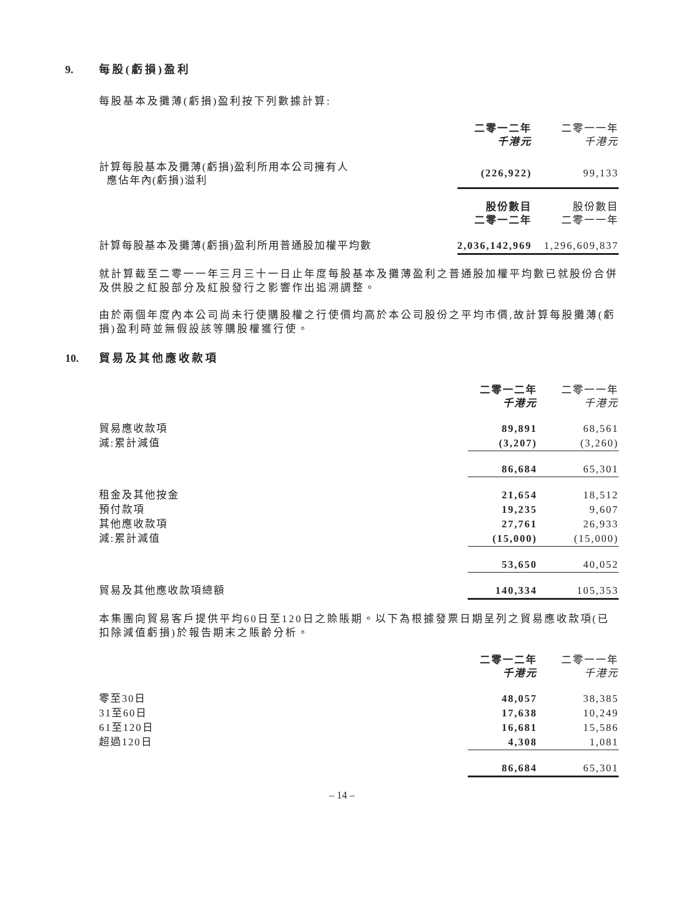9. 每股(虧損)盈利
每股基本及攤薄(虧損)盈利按下列數據計算:
| | 二零一二年 千港元 | 二零一一年 千港元 |
| 計算每股基本及攤薄(虧損)盈利所用本公司擁有人 應佔年內(虧損)溢利 | (226,922) | 99,133 |
| | 股份數目 二零一二年 | 股份數目 二零一一年 |
| 計算每股基本及攤薄(虧損)盈利所用普通股加權平均數 | 2,036,142,969 | 1,296,609,837 |
就計算截至二零一一年三月三十一日止年度每股基本及攤薄盈利之普通股加權平均數已就股份合併及供股之紅股部分及紅股發行之影響作出追溯調整。
由於兩個年度內本公司尚未行使購股權之行使價均高於本公司股份之平均市價,故計算每股攤薄(虧損)盈利時並無假設該等購股權獲行使。
10. 貿易及其他應收款項
| | 二零一二年 千港元 | 二零一一年 千港元 |
| 貿易應收款項 | 89,891 | 68,561 |
| 減:累計減值 | (3,207) | (3,260) |
| | 86,684 | 65,301 |
| 租金及其他按金 | 21,654 | 18,512 |
| 預付款項 | 19,235 | 9,607 |
| 其他應收款項 | 27,761 | 26,933 |
| 減:累計減值 | (15,000) | (15,000) |
| | 53,650 | 40,052 |
| 貿易及其他應收款項總額 | 140,334 | 105,353 |
本集團向貿易客戶提供平均60日至120日之賒賬期。以下為根據發票日期呈列之貿易應收款項(已扣除減值虧損)於報告期末之賬齡分析。
| | 二零一二年 千港元 | 二零一一年 千港元 |
| 零至30日 | 48,057 | 38,385 |
| 31至60日 | 17,638 | 10,249 |
| 61至120日 | 16,681 | 15,586 |
| 超過120日 | 4,308 | 1,081 |
| | 86,684 | 65,301 |
– 14 –